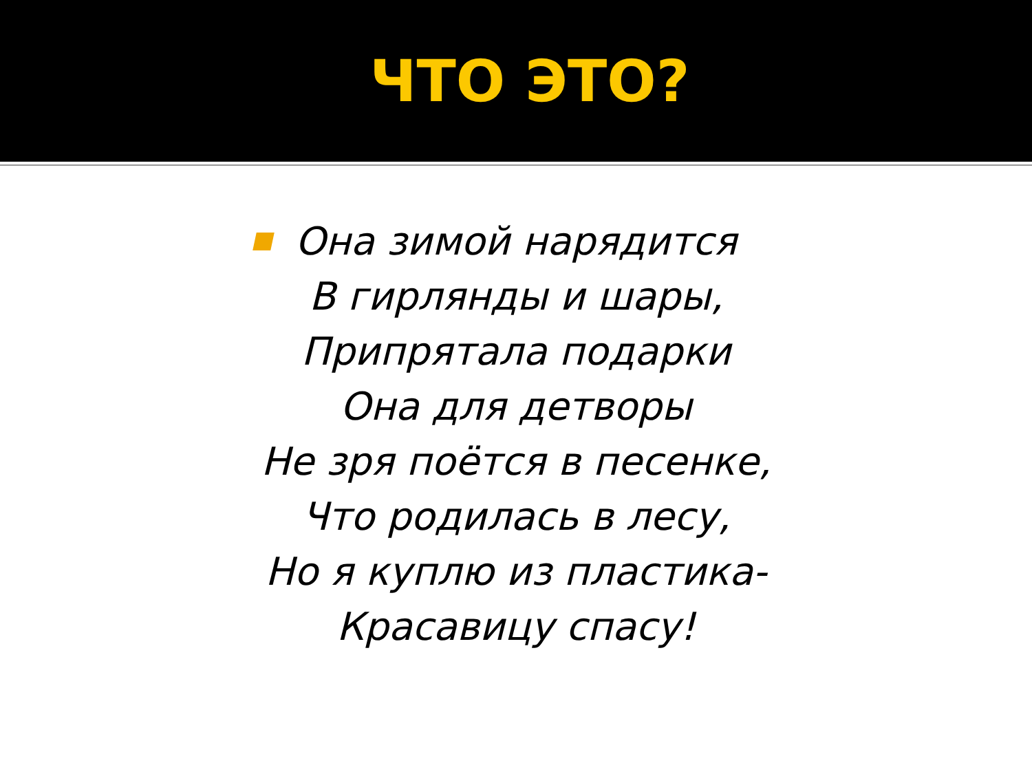ЧТО ЭТО?
Она зимой нарядится
В гирлянды и шары,
Припрятала подарки
Она для детворы
Не зря поётся в песенке,
Что родилась в лесу,
Но я куплю из пластика-
Красавицу спасу!